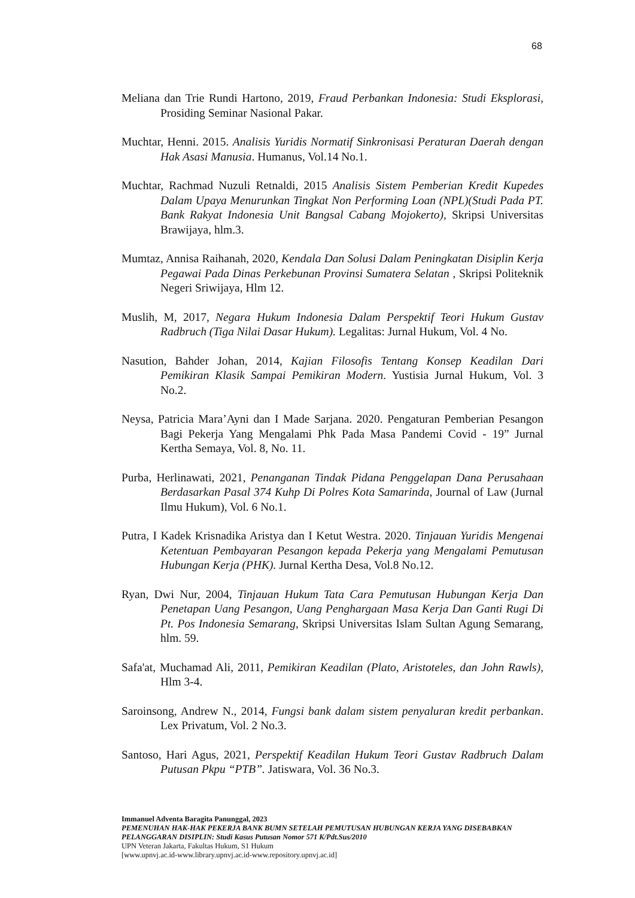68
Meliana dan Trie Rundi Hartono, 2019, Fraud Perbankan Indonesia: Studi Eksplorasi, Prosiding Seminar Nasional Pakar.
Muchtar, Henni. 2015. Analisis Yuridis Normatif Sinkronisasi Peraturan Daerah dengan Hak Asasi Manusia. Humanus, Vol.14 No.1.
Muchtar, Rachmad Nuzuli Retnaldi, 2015 Analisis Sistem Pemberian Kredit Kupedes Dalam Upaya Menurunkan Tingkat Non Performing Loan (NPL)(Studi Pada PT. Bank Rakyat Indonesia Unit Bangsal Cabang Mojokerto), Skripsi Universitas Brawijaya, hlm.3.
Mumtaz, Annisa Raihanah, 2020, Kendala Dan Solusi Dalam Peningkatan Disiplin Kerja Pegawai Pada Dinas Perkebunan Provinsi Sumatera Selatan , Skripsi Politeknik Negeri Sriwijaya, Hlm 12.
Muslih, M, 2017, Negara Hukum Indonesia Dalam Perspektif Teori Hukum Gustav Radbruch (Tiga Nilai Dasar Hukum). Legalitas: Jurnal Hukum, Vol. 4 No.
Nasution, Bahder Johan, 2014, Kajian Filosofis Tentang Konsep Keadilan Dari Pemikiran Klasik Sampai Pemikiran Modern. Yustisia Jurnal Hukum, Vol. 3 No.2.
Neysa, Patricia Mara’Ayni dan I Made Sarjana. 2020. Pengaturan Pemberian Pesangon Bagi Pekerja Yang Mengalami Phk Pada Masa Pandemi Covid - 19” Jurnal Kertha Semaya, Vol. 8, No. 11.
Purba, Herlinawati, 2021, Penanganan Tindak Pidana Penggelapan Dana Perusahaan Berdasarkan Pasal 374 Kuhp Di Polres Kota Samarinda, Journal of Law (Jurnal Ilmu Hukum), Vol. 6 No.1.
Putra, I Kadek Krisnadika Aristya dan I Ketut Westra. 2020. Tinjauan Yuridis Mengenai Ketentuan Pembayaran Pesangon kepada Pekerja yang Mengalami Pemutusan Hubungan Kerja (PHK). Jurnal Kertha Desa, Vol.8 No.12.
Ryan, Dwi Nur, 2004, Tinjauan Hukum Tata Cara Pemutusan Hubungan Kerja Dan Penetapan Uang Pesangon, Uang Penghargaan Masa Kerja Dan Ganti Rugi Di Pt. Pos Indonesia Semarang, Skripsi Universitas Islam Sultan Agung Semarang, hlm. 59.
Safa'at, Muchamad Ali, 2011, Pemikiran Keadilan (Plato, Aristoteles, dan John Rawls), Hlm 3-4.
Saroinsong, Andrew N., 2014, Fungsi bank dalam sistem penyaluran kredit perbankan. Lex Privatum, Vol. 2 No.3.
Santoso, Hari Agus, 2021, Perspektif Keadilan Hukum Teori Gustav Radbruch Dalam Putusan Pkpu “PTB”. Jatiswara, Vol. 36 No.3.
Immanuel Adventa Baragita Panunggal, 2023
PEMENUHAN HAK-HAK PEKERJA BANK BUMN SETELAH PEMUTUSAN HUBUNGAN KERJA YANG DISEBABKAN PELANGGARAN DISIPLIN: Studi Kasus Putusan Nomor 571 K/Pdt.Sus/2010
UPN Veteran Jakarta, Fakultas Hukum, S1 Hukum
[www.upnvj.ac.id-www.library.upnvj.ac.id-www.repository.upnvj.ac.id]